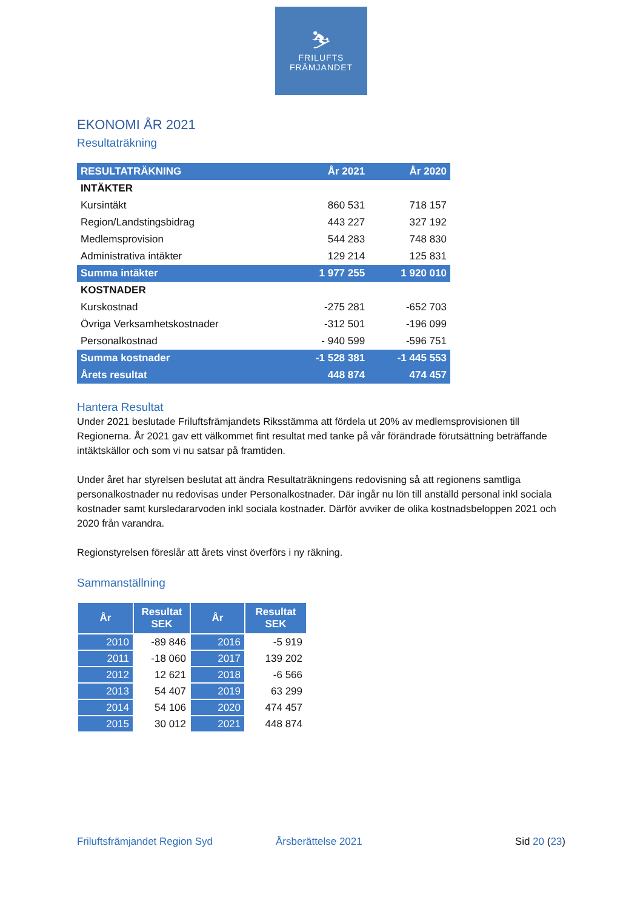⛷
FRILUFTS
FRÄMJANDET
EKONOMI ÅR 2021
Resultaträkning
| RESULTATRÄKNING | År 2021 | År 2020 |
| INTÄKTER | | |
| Kursintäkt | 860 531 | 718 157 |
| Region/Landstingsbidrag | 443 227 | 327 192 |
| Medlemsprovision | 544 283 | 748 830 |
| Administrativa intäkter | 129 214 | 125 831 |
| Summa intäkter | 1 977 255 | 1 920 010 |
| KOSTNADER | | |
| Kurskostnad | -275 281 | -652 703 |
| Övriga Verksamhetskostnader | -312 501 | -196 099 |
| Personalkostnad | - 940 599 | -596 751 |
| Summa kostnader | -1 528 381 | -1 445 553 |
| Årets resultat | 448 874 | 474 457 |
Hantera Resultat
Under 2021 beslutade Friluftsfrämjandets Riksstämma att fördela ut 20% av medlemsprovisionen till Regionerna. År 2021 gav ett välkommet fint resultat med tanke på vår förändrade förutsättning beträffande intäktskällor och som vi nu satsar på framtiden.
Under året har styrelsen beslutat att ändra Resultaträkningens redovisning så att regionens samtliga personalkostnader nu redovisas under Personalkostnader. Där ingår nu lön till anställd personal inkl sociala kostnader samt kursledararvoden inkl sociala kostnader. Därför avviker de olika kostnadsbeloppen 2021 och 2020 från varandra.
Regionstyrelsen föreslår att årets vinst överförs i ny räkning.
Sammanställning
| År | Resultat SEK | År | Resultat SEK |
| --- | --- | --- | --- |
| 2010 | -89 846 | 2016 | -5 919 |
| 2011 | -18 060 | 2017 | 139 202 |
| 2012 | 12 621 | 2018 | -6 566 |
| 2013 | 54 407 | 2019 | 63 299 |
| 2014 | 54 106 | 2020 | 474 457 |
| 2015 | 30 012 | 2021 | 448 874 |
Friluftsfrämjandet Region Syd Årsberättelse 2021 Sid 20 (23)